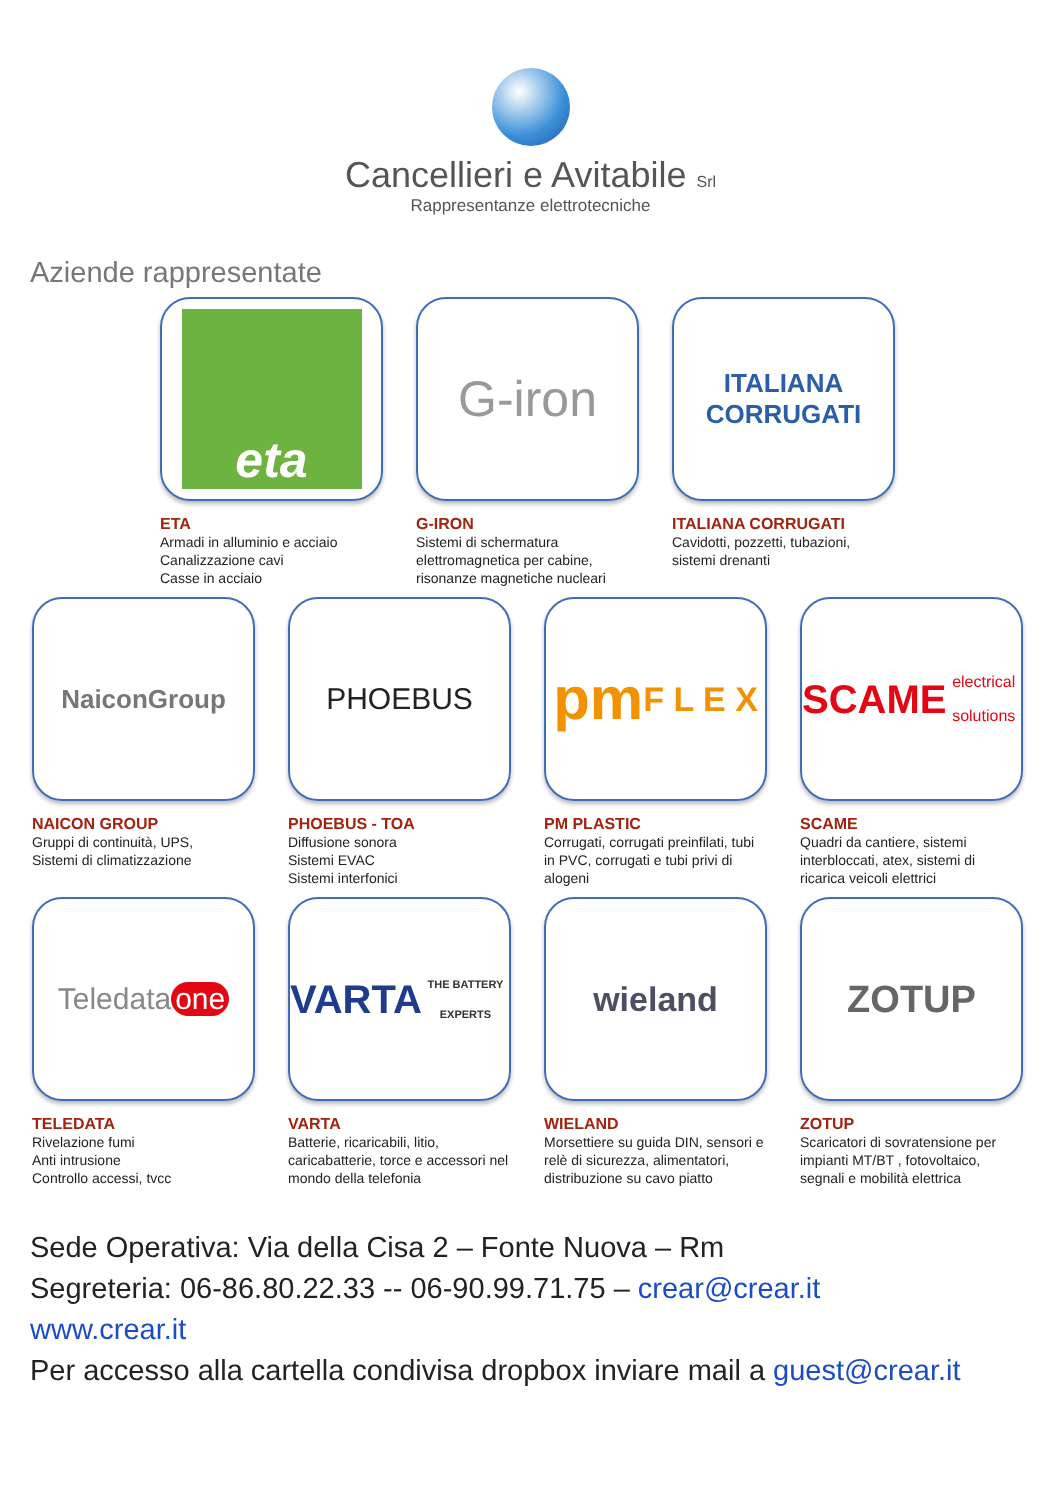Cancellieri e Avitabile Srl
Rappresentanze elettrotecniche
Aziende rappresentate
eta
ETA
Armadi in alluminio e acciaio
Canalizzazione cavi
Casse in acciaio
G-iron
G-IRON
Sistemi di schermatura elettromagnetica per cabine, risonanze magnetiche nucleari
ITALIANA
CORRUGATI
ITALIANA CORRUGATI
Cavidotti, pozzetti, tubazioni,
sistemi drenanti
NaiconGroup
NAICON GROUP
Gruppi di continuità, UPS,
Sistemi di climatizzazione
PHOEBUS
PHOEBUS - TOA
Diffusione sonora
Sistemi EVAC
Sistemi interfonici
pm
F L E X
PM PLASTIC
Corrugati, corrugati preinfilati, tubi in PVC, corrugati e tubi privi di alogeni
SCAME
electrical solutions
SCAME
Quadri da cantiere, sistemi interbloccati, atex, sistemi di ricarica veicoli elettrici
Teledata one
TELEDATA
Rivelazione fumi
Anti intrusione
Controllo accessi, tvcc
VARTA
THE BATTERY EXPERTS
VARTA
Batterie, ricaricabili, litio, caricabatterie, torce e accessori nel mondo della telefonia
wieland
WIELAND
Morsettiere su guida DIN, sensori e relè di sicurezza, alimentatori, distribuzione su cavo piatto
ZOTUP
ZOTUP
Scaricatori di sovratensione per impianti MT/BT , fotovoltaico, segnali e mobilità elettrica
Sede Operativa: Via della Cisa 2 – Fonte Nuova – Rm
Segreteria: 06-86.80.22.33 -- 06-90.99.71.75 – crear@crear.it
www.crear.it
Per accesso alla cartella condivisa dropbox inviare mail a guest@crear.it